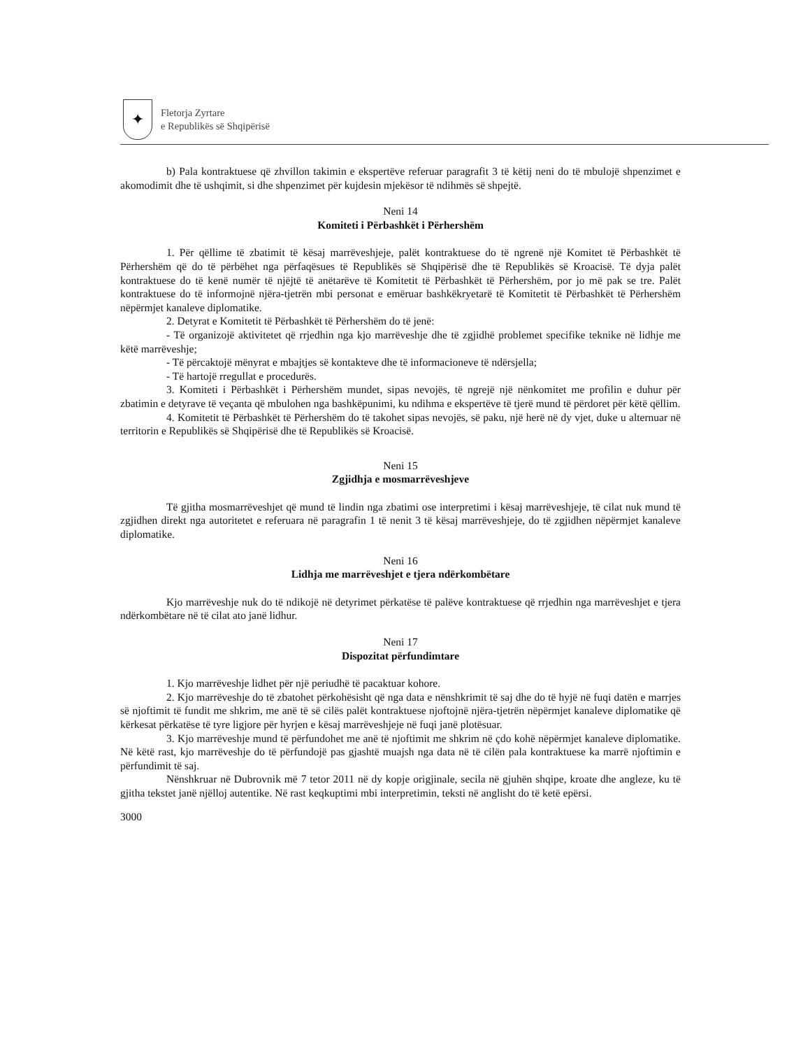✦
Fletorja Zyrtare
e Republikës së Shqipërisë
b) Pala kontraktuese që zhvillon takimin e ekspertëve referuar paragrafit 3 të këtij neni do të mbulojë shpenzimet e akomodimit dhe të ushqimit, si dhe shpenzimet për kujdesin mjekësor të ndihmës së shpejtë.
Neni 14
Komiteti i Përbashkët i Përhershëm
1. Për qëllime të zbatimit të kësaj marrëveshjeje, palët kontraktuese do të ngrenë një Komitet të Përbashkët të Përhershëm që do të përbëhet nga përfaqësues të Republikës së Shqipërisë dhe të Republikës së Kroacisë. Të dyja palët kontraktuese do të kenë numër të njëjtë të anëtarëve të Komitetit të Përbashkët të Përhershëm, por jo më pak se tre. Palët kontraktuese do të informojnë njëra-tjetrën mbi personat e emëruar bashkëkryetarë të Komitetit të Përbashkët të Përhershëm nëpërmjet kanaleve diplomatike.
2. Detyrat e Komitetit të Përbashkët të Përhershëm do të jenë:
- Të organizojë aktivitetet që rrjedhin nga kjo marrëveshje dhe të zgjidhë problemet specifike teknike në lidhje me këtë marrëveshje;
- Të përcaktojë mënyrat e mbajtjes së kontakteve dhe të informacioneve të ndërsjella;
- Të hartojë rregullat e procedurës.
3. Komiteti i Përbashkët i Përhershëm mundet, sipas nevojës, të ngrejë një nënkomitet me profilin e duhur për zbatimin e detyrave të veçanta që mbulohen nga bashkëpunimi, ku ndihma e ekspertëve të tjerë mund të përdoret për këtë qëllim.
4. Komitetit të Përbashkët të Përhershëm do të takohet sipas nevojës, së paku, një herë në dy vjet, duke u alternuar në territorin e Republikës së Shqipërisë dhe të Republikës së Kroacisë.
Neni 15
Zgjidhja e mosmarrëveshjeve
Të gjitha mosmarrëveshjet që mund të lindin nga zbatimi ose interpretimi i kësaj marrëveshjeje, të cilat nuk mund të zgjidhen direkt nga autoritetet e referuara në paragrafin 1 të nenit 3 të kësaj marrëveshjeje, do të zgjidhen nëpërmjet kanaleve diplomatike.
Neni 16
Lidhja me marrëveshjet e tjera ndërkombëtare
Kjo marrëveshje nuk do të ndikojë në detyrimet përkatëse të palëve kontraktuese që rrjedhin nga marrëveshjet e tjera ndërkombëtare në të cilat ato janë lidhur.
Neni 17
Dispozitat përfundimtare
1. Kjo marrëveshje lidhet për një periudhë të pacaktuar kohore.
2. Kjo marrëveshje do të zbatohet përkohësisht që nga data e nënshkrimit të saj dhe do të hyjë në fuqi datën e marrjes së njoftimit të fundit me shkrim, me anë të së cilës palët kontraktuese njoftojnë njëra-tjetrën nëpërmjet kanaleve diplomatike që kërkesat përkatëse të tyre ligjore për hyrjen e kësaj marrëveshjeje në fuqi janë plotësuar.
3. Kjo marrëveshje mund të përfundohet me anë të njoftimit me shkrim në çdo kohë nëpërmjet kanaleve diplomatike. Në këtë rast, kjo marrëveshje do të përfundojë pas gjashtë muajsh nga data në të cilën pala kontraktuese ka marrë njoftimin e përfundimit të saj.
Nënshkruar në Dubrovnik më 7 tetor 2011 në dy kopje origjinale, secila në gjuhën shqipe, kroate dhe angleze, ku të gjitha tekstet janë njëlloj autentike. Në rast keqkuptimi mbi interpretimin, teksti në anglisht do të ketë epërsi.
3000